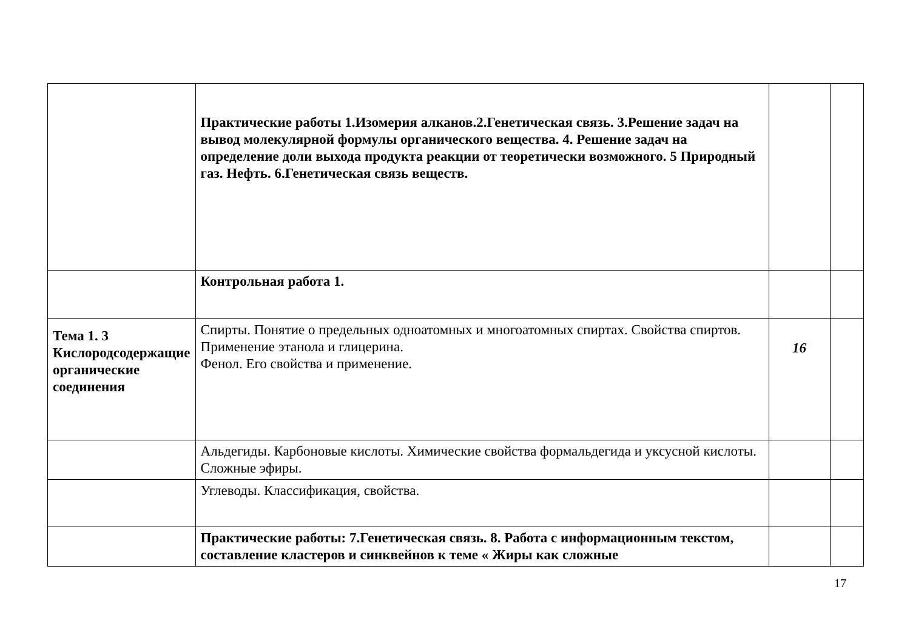| | Практические работы 1.Изомерия алканов.2.Генетическая связь. 3.Решение задач на вывод молекулярной формулы органического вещества. 4. Решение задач на определение доли выхода продукта реакции от теоретически возможного. 5 Природный газ. Нефть. 6.Генетическая связь веществ. | | |
| | Контрольная работа 1. | | |
| Тема 1. 3 Кислородсодержащие органические соединения | Спирты. Понятие о предельных одноатомных и многоатомных спиртах. Свойства спиртов. Применение этанола и глицерина. Фенол. Его свойства и применение. | 16 | |
| | Альдегиды. Карбоновые кислоты. Химические свойства формальдегида и уксусной кислоты. Сложные эфиры. | | |
| | Углеводы. Классификация, свойства. | | |
| | Практические работы: 7.Генетическая связь. 8. Работа с информационным текстом, составление кластеров и синквейнов к теме « Жиры как сложные | | |
17